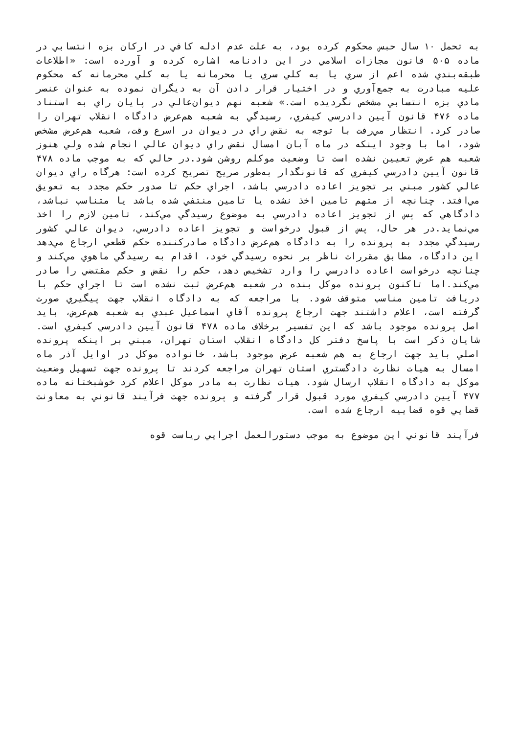به تحمل ۱۰ سال حبس محکوم کرده بود، به علت عدم ادله کافي در ارکان بزه انتسابي در ماده ۵۰۵ قانون مجازات اسلامي در اين دادنامه اشاره کرده و آورده است: «اطلاعات طبقه‌بندي شده اعم از سري يا به کلي سري يا محرمانه يا به کلي محرمانه که محکوم عليه مبادرت به جمع‌آوري و در اختيار قرار دادن آن به ديگران نموده به عنوان عنصر مادي بزه انتسابي مشخص نگرديده است.» شعبه نهم ديوان‌عالي در پايان راي به استناد ماده ۴۷۶ قانون آيين دادرسي کيفري، رسيدگي به شعبه هم‌عرض دادگاه انقلاب تهران را صادر کرد. انتظار مي‌رفت با توجه به نقض راي در ديوان در اسرع وقت، شعبه هم‌عرض مشخص شود، اما با وجود اينکه در ماه آبان امسال نقض راي ديوان عالي انجام شده ولي هنوز شعبه هم عرض تعيين نشده است تا وضعيت موکلم روشن شود.در حالي که به موجب ماده ۴۷۸ قانون آيين دادرسي کيفري که قانونگذار به‌طور صريح تصريح کرده است: هرگاه راي ديوان عالي کشور مبني بر تجويز اعاده دادرسي باشد، اجراي حکم تا صدور حکم مجدد به تعويق مي‌افتد. چنانچه از متهم تامين اخذ نشده يا تامين منتفي شده باشد يا متناسب نباشد، دادگاهي که پس از تجويز اعاده دادرسي به موضوع رسيدگي مي‌کند، تامين لازم را اخذ مي‌نمايد.در هر حال، پس از قبول درخواست و تجويز اعاده دادرسي، ديوان عالي کشور رسيدگي مجدد به پرونده را به دادگاه هم‌عرض دادگاه صادرکننده حکم قطعي ارجاع مي‌دهد اين دادگاه، مطابق مقررات ناظر بر نحوه رسيدگي خود، اقدام به رسيدگي ماهوي مي‌کند و چنانچه درخواست اعاده دادرسي را وارد تشخيص دهد، حکم را نقض و حکم مقتضي را صادر مي‌کند.اما تاکنون پرونده موکل بنده در شعبه هم‌عرض ثبت نشده است تا اجراي حکم با دريافت تامين مناسب متوقف شود. با مراجعه که به دادگاه انقلاب جهت پيگيري صورت گرفته است، اعلام داشتند جهت ارجاع پرونده آقاي اسماعيل عبدي به شعبه هم‌عرض، بايد اصل پرونده موجود باشد که اين تفسير برخلاف ماده ۴۷۸ قانون آيين دادرسي کيفري است. شايان ذکر است با پاسخ دفتر کل دادگاه انقلاب استان تهران، مبني بر اينکه پرونده اصلي بايد جهت ارجاع به هم شعبه عرض موجود باشد، خانواده موکل در اوايل آذر ماه امسال به هيات نظارت دادگستري استان تهران مراجعه کردند تا پرونده جهت تسهيل وضعيت موکل به دادگاه انقلاب ارسال شود. هيات نظارت به مادر موکل اعلام کرد خوشبختانه ماده ۴۷۷ آيين دادرسي کيفري مورد قبول قرار گرفته و پرونده جهت فرآيند قانوني به معاونت قضايي قوه قضاييه ارجاع شده است.
فرآيند قانوني اين موضوع به موجب دستورالعمل اجرايي رياست قوه